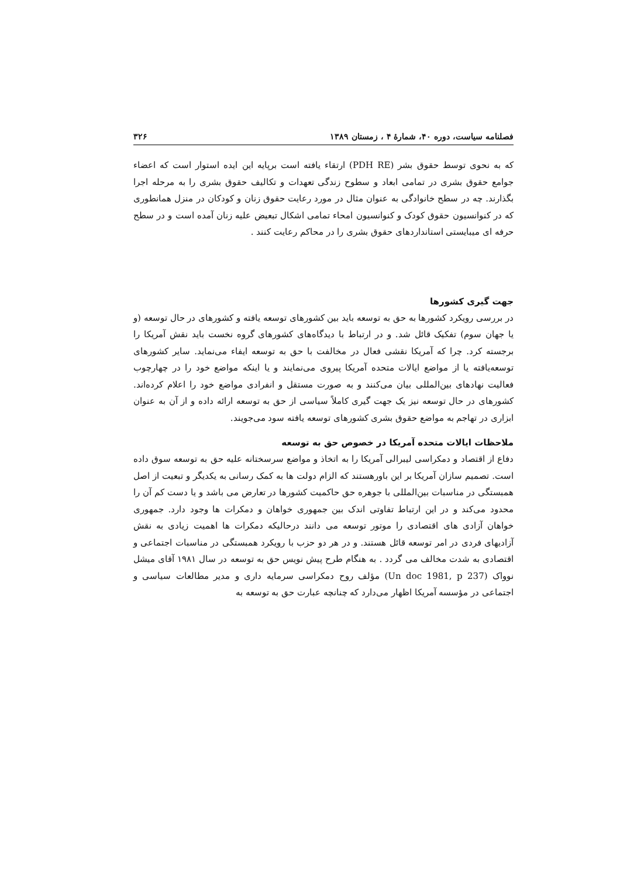فصلنامه سیاست، دوره ۴۰، شمارهٔ ۴ ، زمستان ۱۳۸۹ ۳۲۶
که به نحوی توسط حقوق بشر (PDH RE) ارتقاء یافته است برپایه این ایده استوار است که اعضاء جوامع حقوق بشری در تمامی ابعاد و سطوح زندگی تعهدات و تکالیف حقوق بشری را به مرحله اجرا بگذارند. چه در سطح خانوادگی به عنوان مثال در مورد رعایت حقوق زنان و کودکان در منزل همانطوری که در کنوانسیون حقوق کودک و کنوانسیون امحاء تمامی اشکال تبعیض علیه زنان آمده است و در سطح حرفه ای میبایستی استانداردهای حقوق بشری را در محاکم رعایت کنند .
جهت گیری کشورها
در بررسی رویکرد کشورها به حق به توسعه باید بین کشورهای توسعه یافته و کشورهای در حال توسعه (و یا جهان سوم) تفکیک قائل شد. و در ارتباط با دیدگاه‌های کشورهای گروه نخست باید نقش آمریکا را برجسته کرد. چرا که آمریکا نقشی فعال در مخالفت با حق به توسعه ایفاء می‌نماید. سایر کشورهای توسعه‌یافته یا از مواضع ایالات متحده آمریکا پیروی می‌نمایند و یا اینکه مواضع خود را در چهارچوب فعالیت نهادهای بین‌المللی بیان می‌کنند و به صورت مستقل و انفرادی مواضع خود را اعلام کرده‌اند. کشورهای در حال توسعه نیز یک جهت گیری کاملاً سیاسی از حق به توسعه ارائه داده و از آن به عنوان ابزاری در تهاجم به مواضع حقوق بشری کشورهای توسعه یافته سود می‌جویند.
ملاحظات ایالات متحده آمریکا در خصوص حق به توسعه
دفاع از اقتصاد و دمکراسی لیبرالی آمریکا را به اتخاذ و مواضع سرسختانه علیه حق به توسعه سوق داده است. تصمیم سازان آمریکا بر این باورهستند که الزام دولت ها به کمک رسانی به یکدیگر و تبعیت از اصل همبستگی در مناسبات بین‌المللی با جوهره حق حاکمیت کشورها در تعارض می باشد و یا دست کم آن را محدود می‌کند و در این ارتباط تفاوتی اندک بین جمهوری خواهان و دمکرات ها وجود دارد. جمهوری خواهان آزادی های اقتصادی را موتور توسعه می دانند درحالیکه دمکرات ها اهمیت زیادی به نقش آزادیهای فردی در امر توسعه قائل هستند. و در هر دو حزب با رویکرد همبستگی در مناسبات اجتماعی و اقتصادی به شدت مخالف می گردد . به هنگام طرح پیش نویس حق به توسعه در سال ۱۹۸۱ آقای میشل نوواک (Un doc 1981, p 237) مؤلف روح دمکراسی سرمایه داری و مدیر مطالعات سیاسی و اجتماعی در مؤسسه آمریکا اظهار می‌دارد که چنانچه عبارت حق به توسعه به